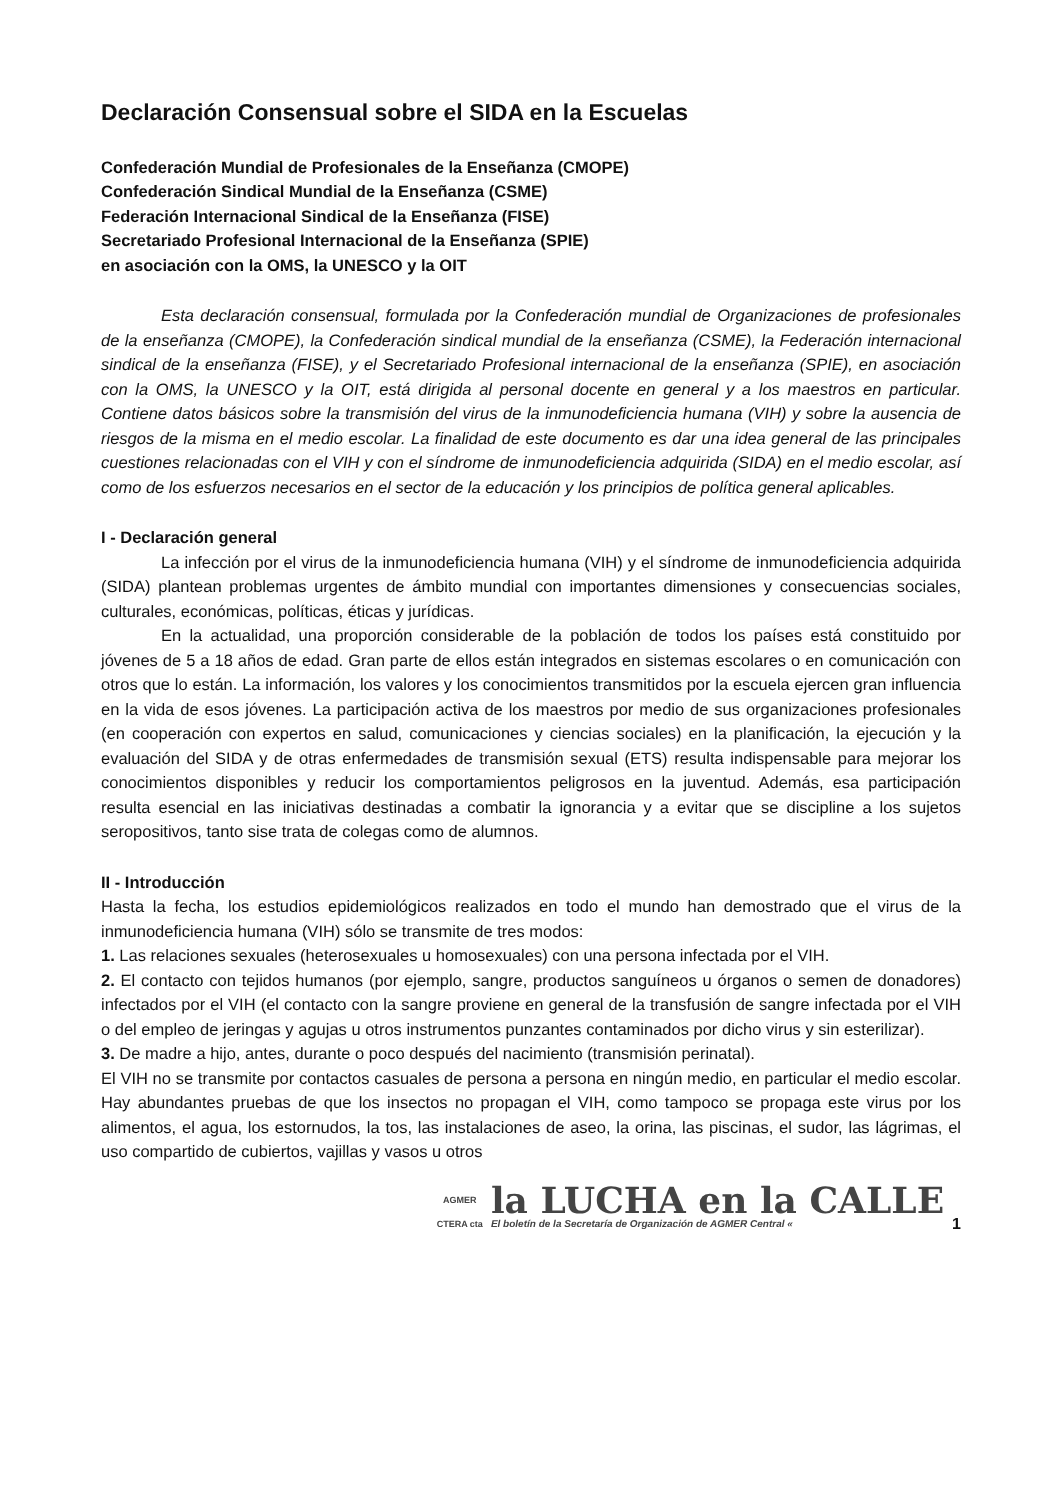Declaración Consensual sobre el SIDA en la Escuelas
Confederación Mundial de Profesionales de la Enseñanza (CMOPE)
Confederación Sindical Mundial de la Enseñanza (CSME)
Federación Internacional Sindical de la Enseñanza (FISE)
Secretariado Profesional Internacional de la Enseñanza (SPIE)
en asociación con la OMS, la UNESCO y la OIT
Esta declaración consensual, formulada por la Confederación mundial de Organizaciones de profesionales de la enseñanza (CMOPE), la Confederación sindical mundial de la enseñanza (CSME), la Federación internacional sindical de la enseñanza (FISE), y el Secretariado Profesional internacional de la enseñanza (SPIE), en asociación con la OMS, la UNESCO y la OIT, está dirigida al personal docente en general y a los maestros en particular. Contiene datos básicos sobre la transmisión del virus de la inmunodeficiencia humana (VIH) y sobre la ausencia de riesgos de la misma en el medio escolar. La finalidad de este documento es dar una idea general de las principales cuestiones relacionadas con el VIH y con el síndrome de inmunodeficiencia adquirida (SIDA) en el medio escolar, así como de los esfuerzos necesarios en el sector de la educación y los principios de política general aplicables.
I - Declaración general
La infección por el virus de la inmunodeficiencia humana (VIH) y el síndrome de inmunodeficiencia adquirida (SIDA) plantean problemas urgentes de ámbito mundial con importantes dimensiones y consecuencias sociales, culturales, económicas, políticas, éticas y jurídicas.
En la actualidad, una proporción considerable de la población de todos los países está constituido por jóvenes de 5 a 18 años de edad. Gran parte de ellos están integrados en sistemas escolares o en comunicación con otros que lo están. La información, los valores y los conocimientos transmitidos por la escuela ejercen gran influencia en la vida de esos jóvenes. La participación activa de los maestros por medio de sus organizaciones profesionales (en cooperación con expertos en salud, comunicaciones y ciencias sociales) en la planificación, la ejecución y la evaluación del SIDA y de otras enfermedades de transmisión sexual (ETS) resulta indispensable para mejorar los conocimientos disponibles y reducir los comportamientos peligrosos en la juventud. Además, esa participación resulta esencial en las iniciativas destinadas a combatir la ignorancia y a evitar que se discipline a los sujetos seropositivos, tanto sise trata de colegas como de alumnos.
II - Introducción
Hasta la fecha, los estudios epidemiológicos realizados en todo el mundo han demostrado que el virus de la inmunodeficiencia humana (VIH) sólo se transmite de tres modos:
1. Las relaciones sexuales (heterosexuales u homosexuales) con una persona infectada por el VIH.
2. El contacto con tejidos humanos (por ejemplo, sangre, productos sanguíneos u órganos o semen de donadores) infectados por el VIH (el contacto con la sangre proviene en general de la transfusión de sangre infectada por el VIH o del empleo de jeringas y agujas u otros instrumentos punzantes contaminados por dicho virus y sin esterilizar).
3. De madre a hijo, antes, durante o poco después del nacimiento (transmisión perinatal).
El VIH no se transmite por contactos casuales de persona a persona en ningún medio, en particular el medio escolar. Hay abundantes pruebas de que los insectos no propagan el VIH, como tampoco se propaga este virus por los alimentos, el agua, los estornudos, la tos, las instalaciones de aseo, la orina, las piscinas, el sudor, las lágrimas, el uso compartido de cubiertos, vajillas y vasos u otros
AGMER
CTERA cta
la LUCHA en la CALLE
El boletín de la Secretaría de Organización de AGMER Central «
1